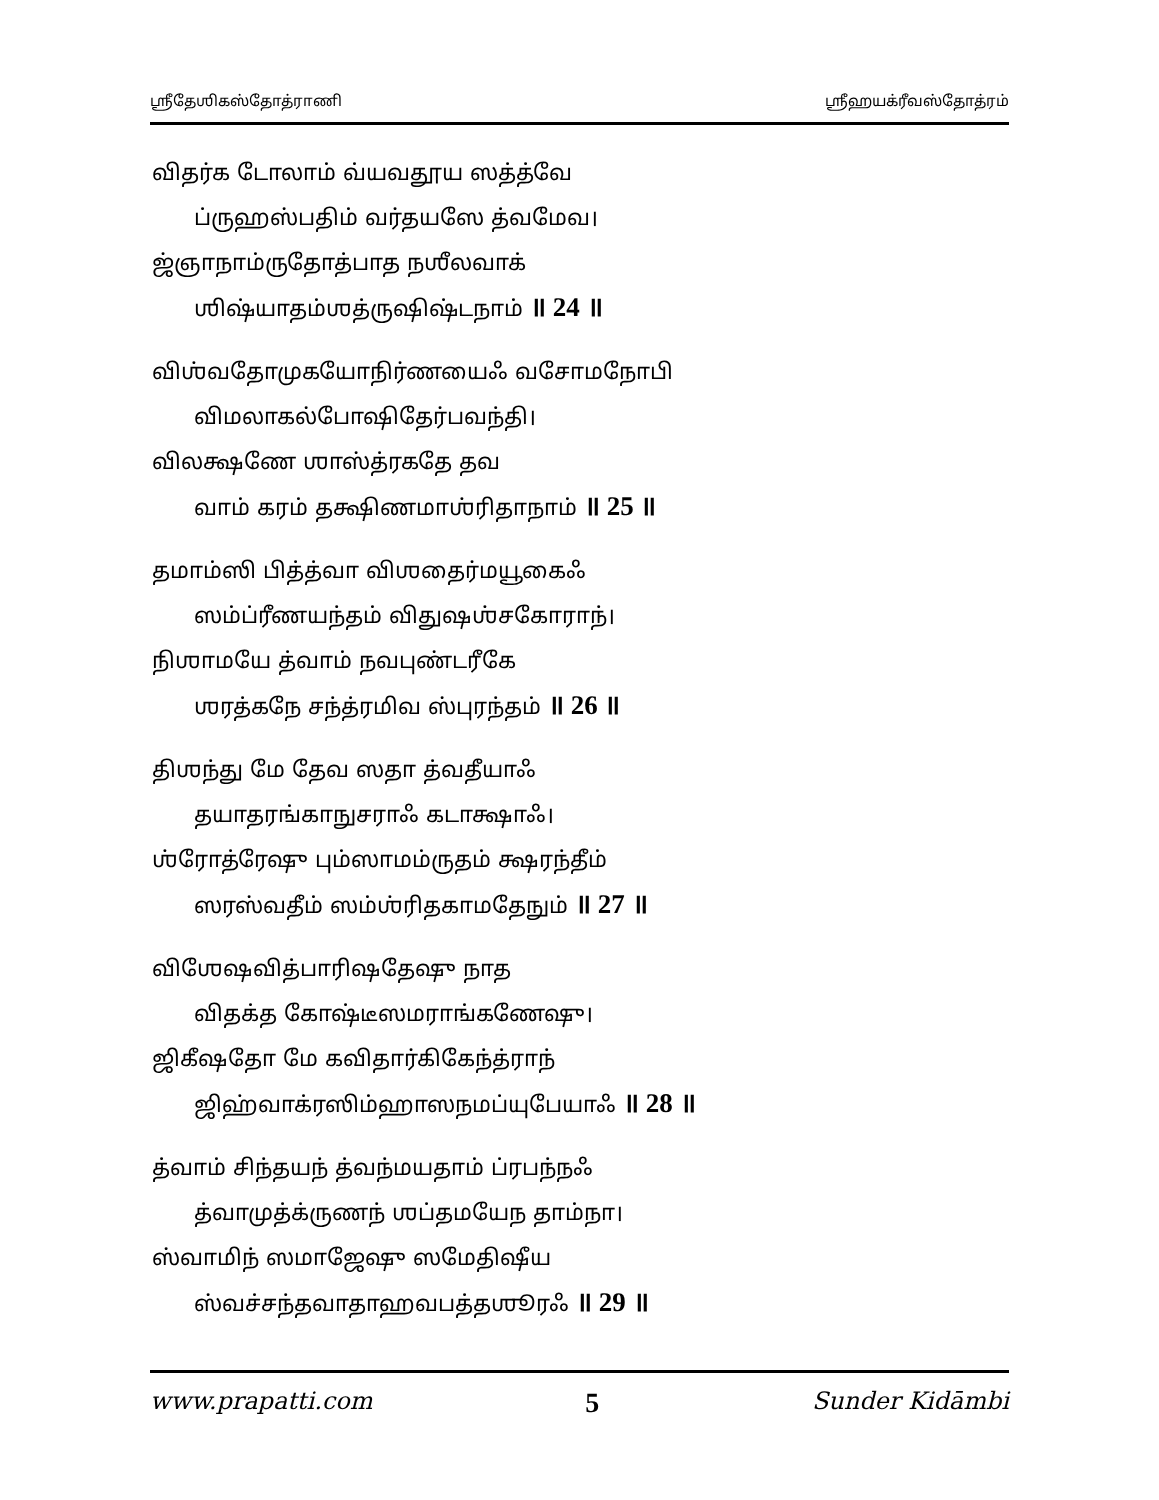ஶ்ரீதேஶிகஸ்தோத்ராணி ஶ்ரீஹயக்ரீவஸ்தோத்ரம்
விதர்க டோலாம் வ்யவதூய ஸத்த்வே
ப்ருஹஸ்பதிம் வர்தயஸே த்வமேவ।
ஜ்ஞாநாம்ருதோத்பாத நஶீலவாக்
ஶிஷ்யாதம்ஶத்ருஷிஷ்டநாம் ॥ 24 ॥
விஶ்வதோமுகயோநிர்ணயைஃ வசோமநோபி
விமலாகல்போஷிதேர்பவந்தி।
விலக்ஷணே ஶாஸ்த்ரகதே தவ
வாம் கரம் தக்ஷிணமாஶ்ரிதாநாம் ॥ 25 ॥
தமாம்ஸி பித்த்வா விஶதைர்மயூகைஃ
ஸம்ப்ரீணயந்தம் விதுஷஶ்சகோராந்।
நிஶாமயே த்வாம் நவபுண்டரீகே
ஶரத்கநே சந்த்ரமிவ ஸ்புரந்தம் ॥ 26 ॥
திஶந்து மே தேவ ஸதா த்வதீயாஃ
தயாதரங்காநுசராஃ கடாக்ஷாஃ।
ஶ்ரோத்ரேஷு பும்ஸாமம்ருதம் க்ஷரந்தீம்
ஸரஸ்வதீம் ஸம்ஶ்ரிதகாமதேநும் ॥ 27 ॥
விஶேஷவித்பாரிஷதேஷு நாத
விதக்த கோஷ்டீஸமராங்கணேஷு।
ஜிகீஷதோ மே கவிதார்கிகேந்த்ராந்
ஜிஹ்வாக்ரஸிம்ஹாஸநமப்யுபேயாஃ ॥ 28 ॥
த்வாம் சிந்தயந் த்வந்மயதாம் ப்ரபந்நஃ
த்வாமுத்க்ருணந் ஶப்தமயேந தாம்நா।
ஸ்வாமிந் ஸமாஜேஷு ஸமேதிஷீய
ஸ்வச்சந்தவாதாஹவபத்தஶூரஃ ॥ 29 ॥
www.prapatti.com 5 Sunder Kidāmbi